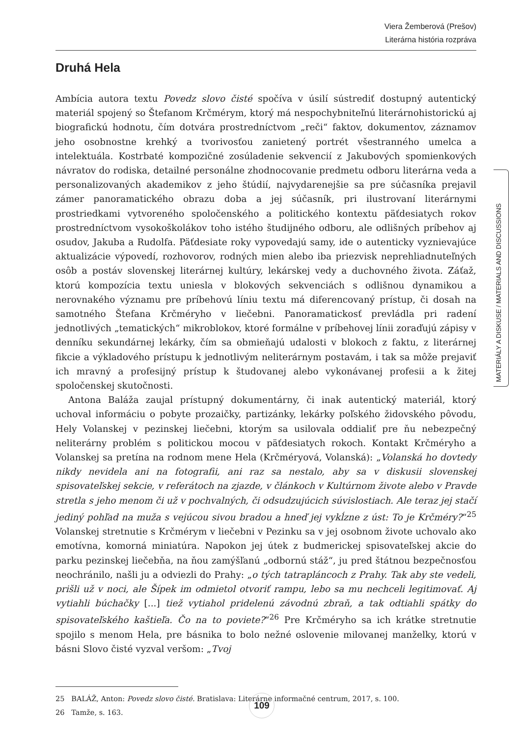Viera Žemberová (Prešov)
Literárna história rozpráva
Druhá Hela
Ambícia autora textu Povedz slovo čisté spočíva v úsilí sústrediť dostupný autentický materiál spojený so Štefanom Krčmérym, ktorý má nespochybniteľnú literárnohistorickú aj biografickú hodnotu, čím dotvára prostredníctvom „reči“ faktov, dokumentov, záznamov jeho osobnostne krehký a tvorivosťou zanietený portrét všestranného umelca a intelektuála. Kostrbaté kompozičné zosúladenie sekvencií z Jakubových spomienkových návratov do rodiska, detailné personálne zhodnocovanie predmetu odboru literárna veda a personalizovaných akademikov z jeho štúdií, najvydarenejšie sa pre súčasníka prejavil zámer panoramatického obrazu doba a jej súčasník, pri ilustrovaní literárnymi prostriedkami vytvoreného spoločenského a politického kontextu päťdesiatych rokov prostredníctvom vysokoškolákov toho istého študijného odboru, ale odlišných príbehov aj osudov, Jakuba a Rudolfa. Päťdesiate roky vypovedajú samy, ide o autenticky vyznievajúce aktualizácie výpovedí, rozhovorov, rodných mien alebo iba priezvisk neprehliadnuteľných osôb a postáv slovenskej literárnej kultúry, lekárskej vedy a duchovného života. Záťaž, ktorú kompozícia textu uniesla v blokových sekvenciách s odlišnou dynamikou a nerovnakého významu pre príbehovú líniu textu má diferencovaný prístup, či dosah na samotného Štefana Krčméryho v liečebni. Panoramatickosť prevládla pri radení jednotlivých „tematických“ mikroblokov, ktoré formálne v príbehovej línii zoraďujú zápisy v denníku sekundárnej lekárky, čím sa obmieňajú udalosti v blokoch z faktu, z literárnej fikcie a výkladového prístupu k jednotlivým neliterárnym postavám, i tak sa môže prejaviť ich mravný a profesijný prístup k študovanej alebo vykonávanej profesii a k žitej spoločenskej skutočnosti.
Antona Baláža zaujal prístupný dokumentárny, či inak autentický materiál, ktorý uchoval informáciu o pobyte prozaičky, partizánky, lekárky poľského židovského pôvodu, Hely Volanskej v pezinskej liečebni, ktorým sa usilovala oddialiť pre ňu nebezpečný neliterárny problém s politickou mocou v päťdesiatych rokoch. Kontakt Krčméryho a Volanskej sa pretína na rodnom mene Hela (Krčméryová, Volanská): „Volanská ho dovtedy nikdy nevidela ani na fotografii, ani raz sa nestalo, aby sa v diskusii slovenskej spisovateľskej sekcie, v referátoch na zjazde, v článkoch v Kultúrnom živote alebo v Pravde stretla s jeho menom či už v pochvalných, či odsudzujúcich súvislostiach. Ale teraz jej stačí jediný pohľad na muža s vejúcou sivou bradou a hneď jej vykĺzne z úst: To je Krčméry?“<sup>25</sup> Volanskej stretnutie s Krčmérym v liečebni v Pezinku sa v jej osobnom živote uchovalo ako emotívna, komorná miniatúra. Napokon jej útek z budmerickej spisovateľskej akcie do parku pezinskej liečebňa, na ňou zamýšľanú „odbornú stáž“, ju pred štátnou bezpečnosťou neochránilo, našli ju a odviezli do Prahy: „o tých tatrapláncoch z Prahy. Tak aby ste vedeli, prišli už v noci, ale Šípek im odmietol otvoriť rampu, lebo sa mu nechceli legitimovať. Aj vytiahli búchačky [...] tiež vytiahol pridelenú závodnú zbraň, a tak odtiahli spátky do spisovateľského kaštieľa. Čo na to poviete?“<sup>26</sup> Pre Krčméryho sa ich krátke stretnutie spojilo s menom Hela, pre básnika to bolo nežné oslovenie milovanej manželky, ktorú v básni Slovo čisté vyzval veršom: „Tvoj
25 BALÁŽ, Anton: Povedz slovo čisté. Bratislava: Literárne informačné centrum, 2017, s. 100.
26 Tamže, s. 163.
MATERIÁLY A DISKUSE / MATERIALS AND DISCUSSIONS
109